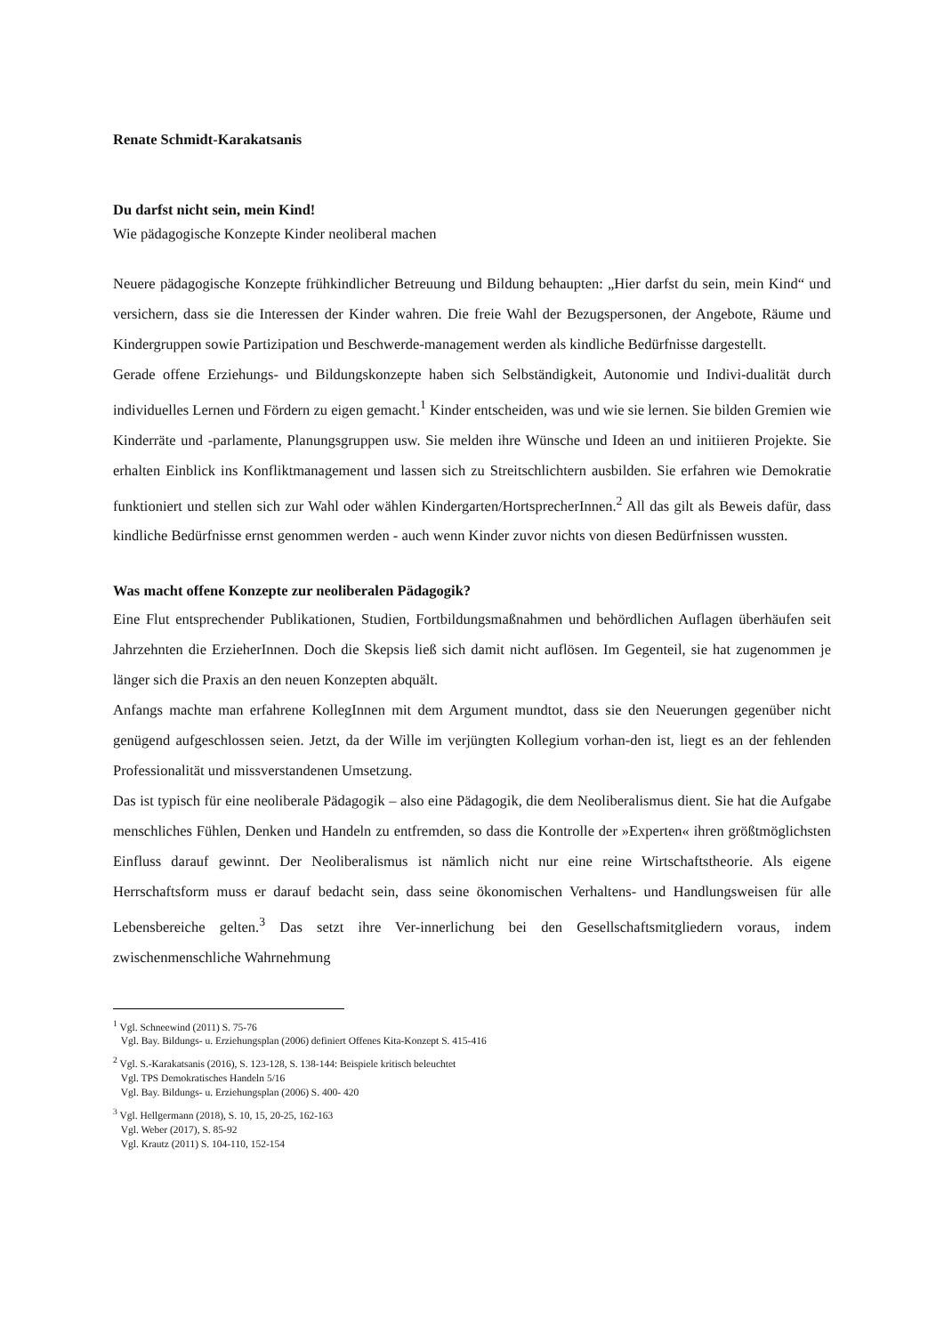Renate Schmidt-Karakatsanis
Du darfst nicht sein, mein Kind!
Wie pädagogische Konzepte Kinder neoliberal machen
Neuere pädagogische Konzepte frühkindlicher Betreuung und Bildung behaupten: „Hier darfst du sein, mein Kind“ und versichern, dass sie die Interessen der Kinder wahren. Die freie Wahl der Bezugspersonen, der Angebote, Räume und Kindergruppen sowie Partizipation und Beschwerde-management werden als kindliche Bedürfnisse dargestellt.
Gerade offene Erziehungs- und Bildungskonzepte haben sich Selbständigkeit, Autonomie und Indivi-dualität durch individuelles Lernen und Fördern zu eigen gemacht.<sup>1</sup> Kinder entscheiden, was und wie sie lernen. Sie bilden Gremien wie Kinderräte und -parlamente, Planungsgruppen usw. Sie melden ihre Wünsche und Ideen an und initiieren Projekte. Sie erhalten Einblick ins Konfliktmanagement und lassen sich zu Streitschlichtern ausbilden. Sie erfahren wie Demokratie funktioniert und stellen sich zur Wahl oder wählen Kindergarten/HortsprecherInnen.<sup>2</sup> All das gilt als Beweis dafür, dass kindliche Bedürfnisse ernst genommen werden - auch wenn Kinder zuvor nichts von diesen Bedürfnissen wussten.
Was macht offene Konzepte zur neoliberalen Pädagogik?
Eine Flut entsprechender Publikationen, Studien, Fortbildungsmaßnahmen und behördlichen Auflagen überhäufen seit Jahrzehnten die ErzieherInnen. Doch die Skepsis ließ sich damit nicht auflösen. Im Gegenteil, sie hat zugenommen je länger sich die Praxis an den neuen Konzepten abquält.
Anfangs machte man erfahrene KollegInnen mit dem Argument mundtot, dass sie den Neuerungen gegenüber nicht genügend aufgeschlossen seien. Jetzt, da der Wille im verjüngten Kollegium vorhan-den ist, liegt es an der fehlenden Professionalität und missverstandenen Umsetzung.
Das ist typisch für eine neoliberale Pädagogik – also eine Pädagogik, die dem Neoliberalismus dient. Sie hat die Aufgabe menschliches Fühlen, Denken und Handeln zu entfremden, so dass die Kontrolle der »Experten« ihren größtmöglichsten Einfluss darauf gewinnt. Der Neoliberalismus ist nämlich nicht nur eine reine Wirtschaftstheorie. Als eigene Herrschaftsform muss er darauf bedacht sein, dass seine ökonomischen Verhaltens- und Handlungsweisen für alle Lebensbereiche gelten.<sup>3</sup> Das setzt ihre Ver-innerlichung bei den Gesellschaftsmitgliedern voraus, indem zwischenmenschliche Wahrnehmung
<sup>1</sup> Vgl. Schneewind (2011) S. 75-76
Vgl. Bay. Bildungs- u. Erziehungsplan (2006) definiert Offenes Kita-Konzept S. 415-416
<sup>2</sup> Vgl. S.-Karakatsanis (2016), S. 123-128, S. 138-144: Beispiele kritisch beleuchtet
Vgl. TPS Demokratisches Handeln 5/16
Vgl. Bay. Bildungs- u. Erziehungsplan (2006) S. 400- 420
<sup>3</sup> Vgl. Hellgermann (2018), S. 10, 15, 20-25, 162-163
Vgl. Weber (2017), S. 85-92
Vgl. Krautz (2011) S. 104-110, 152-154